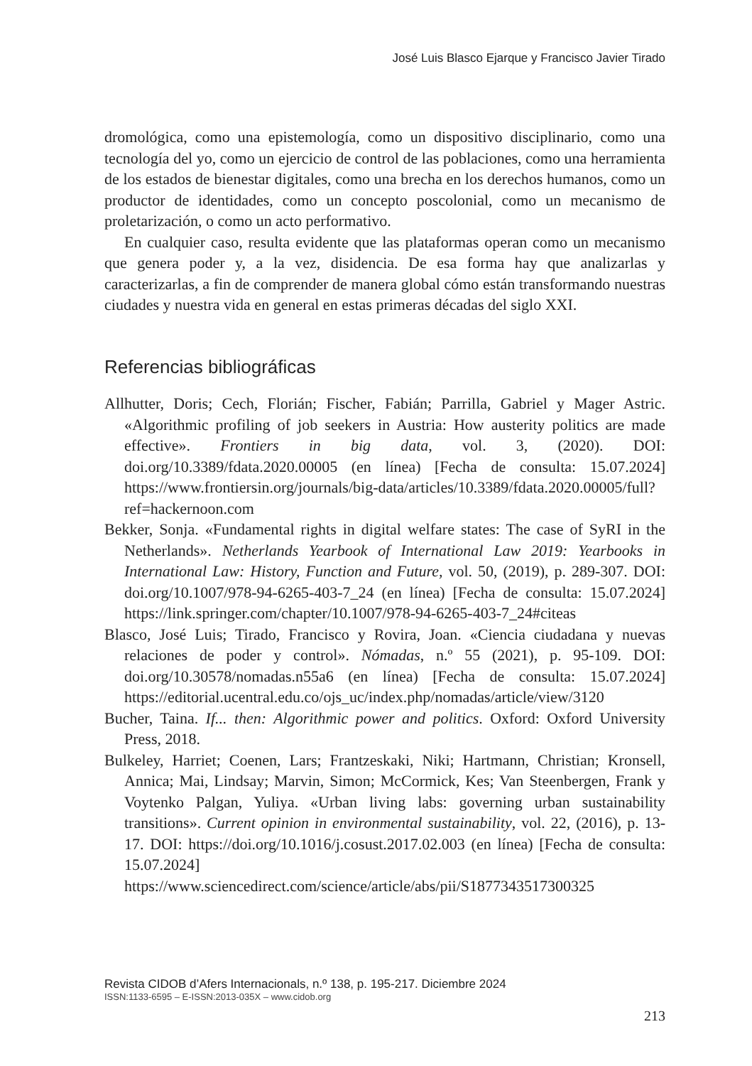José Luis Blasco Ejarque y Francisco Javier Tirado
dromológica, como una epistemología, como un dispositivo disciplinario, como una tecnología del yo, como un ejercicio de control de las poblaciones, como una herramienta de los estados de bienestar digitales, como una brecha en los derechos humanos, como un productor de identidades, como un concepto poscolonial, como un mecanismo de proletarización, o como un acto performativo.
En cualquier caso, resulta evidente que las plataformas operan como un mecanismo que genera poder y, a la vez, disidencia. De esa forma hay que analizarlas y caracterizarlas, a fin de comprender de manera global cómo están transformando nuestras ciudades y nuestra vida en general en estas primeras décadas del siglo XXI.
Referencias bibliográficas
Allhutter, Doris; Cech, Florián; Fischer, Fabián; Parrilla, Gabriel y Mager Astric. «Algorithmic profiling of job seekers in Austria: How austerity politics are made effective». Frontiers in big data, vol. 3, (2020). DOI: doi.org/10.3389/fdata.2020.00005 (en línea) [Fecha de consulta: 15.07.2024] https://www.frontiersin.org/journals/big-data/articles/10.3389/fdata.2020.00005/full?ref=hackernoon.com
Bekker, Sonja. «Fundamental rights in digital welfare states: The case of SyRI in the Netherlands». Netherlands Yearbook of International Law 2019: Yearbooks in International Law: History, Function and Future, vol. 50, (2019), p. 289-307. DOI: doi.org/10.1007/978-94-6265-403-7_24 (en línea) [Fecha de consulta: 15.07.2024] https://link.springer.com/chapter/10.1007/978-94-6265-403-7_24#citeas
Blasco, José Luis; Tirado, Francisco y Rovira, Joan. «Ciencia ciudadana y nuevas relaciones de poder y control». Nómadas, n.º 55 (2021), p. 95-109. DOI: doi.org/10.30578/nomadas.n55a6 (en línea) [Fecha de consulta: 15.07.2024] https://editorial.ucentral.edu.co/ojs_uc/index.php/nomadas/article/view/3120
Bucher, Taina. If... then: Algorithmic power and politics. Oxford: Oxford University Press, 2018.
Bulkeley, Harriet; Coenen, Lars; Frantzeskaki, Niki; Hartmann, Christian; Kronsell, Annica; Mai, Lindsay; Marvin, Simon; McCormick, Kes; Van Steenbergen, Frank y Voytenko Palgan, Yuliya. «Urban living labs: governing urban sustainability transitions». Current opinion in environmental sustainability, vol. 22, (2016), p. 13-17. DOI: https://doi.org/10.1016/j.cosust.2017.02.003 (en línea) [Fecha de consulta: 15.07.2024] https://www.sciencedirect.com/science/article/abs/pii/S1877343517300325
Revista CIDOB d’Afers Internacionals, n.º 138, p. 195-217. Diciembre 2024
ISSN:1133-6595 – E-ISSN:2013-035X – www.cidob.org
213